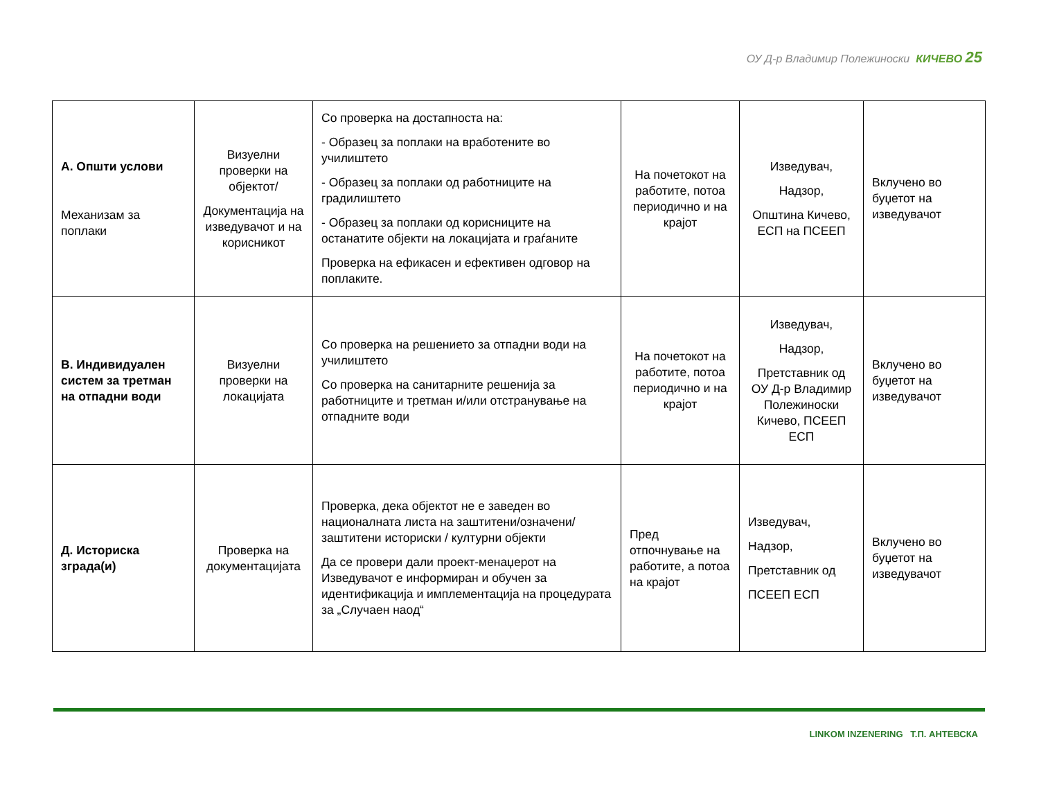ОУ Д-р Владимир Полежиноски КИЧЕВО 25
| А. Општи услови Механизам за поплаки | Визуелни проверки на објектот/ Документација на изведувачот и на корисникот | Со проверка на достапноста на: - Образец за поплаки на вработените во училиштето - Образец за поплаки од работниците на градилиштето - Образец за поплаки од корисниците на останатите објекти на локацијата и граѓаните Проверка на ефикасен и ефективен одговор на поплаките. | На почетокот на работите, потоа периодично и на крајот | Изведувач, Надзор, Општина Кичево, ЕСП на ПСЕЕП | Вклучено во буџетот на изведувачот |
| В. Индивидуален систем за третман на отпадни води | Визуелни проверки на локацијата | Со проверка на решението за отпадни води на училиштето Со проверка на санитарните решенија за работниците и третман и/или отстранување на отпадните води | На почетокот на работите, потоа периодично и на крајот | Изведувач, Надзор, Претставник од ОУ Д-р Владимир Полежиноски Кичево, ПСЕЕП ЕСП | Вклучено во буџетот на изведувачот |
| Д. Историска зграда(и) | Проверка на документацијата | Проверка, дека објектот не е заведен во националната листа на заштитени/означени/заштитени историски / културни објекти Да се провери дали проект-менаџерот на Изведувачот е информиран и обучен за идентификација и имплементација на процедурата за „Случаен наод“ | Пред отпочнување на работите, а потоа на крајот | Изведувач, Надзор, Претставник од ПСЕЕП ЕСП | Вклучено во буџетот на изведувачот |
LINKOM INZENERING Т.П. АНТЕВСКА